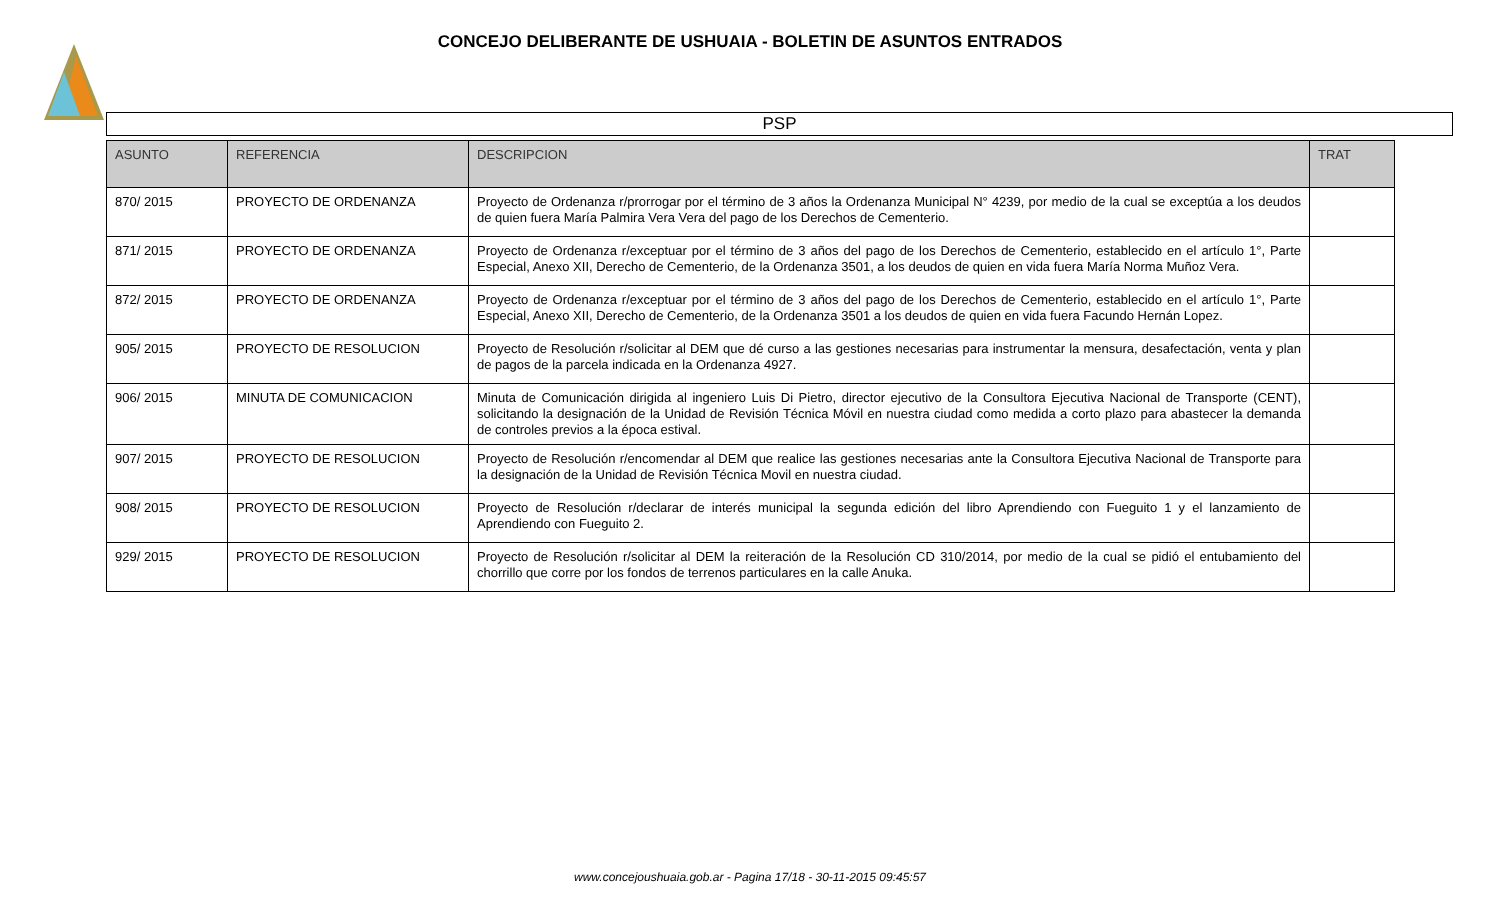CONCEJO DELIBERANTE DE USHUAIA - BOLETIN DE ASUNTOS ENTRADOS
PSP
| ASUNTO | REFERENCIA | DESCRIPCION | TRAT |
| --- | --- | --- | --- |
| 870/ 2015 | PROYECTO DE ORDENANZA | Proyecto de Ordenanza r/prorrogar por el término de 3 años la Ordenanza Municipal N° 4239, por medio de la cual se exceptúa a los deudos de quien fuera María Palmira Vera Vera del pago de los Derechos de Cementerio. | |
| 871/ 2015 | PROYECTO DE ORDENANZA | Proyecto de Ordenanza r/exceptuar por el término de 3 años del pago de los Derechos de Cementerio, establecido en el artículo 1°, Parte Especial, Anexo XII, Derecho de Cementerio, de la Ordenanza 3501, a los deudos de quien en vida fuera María Norma Muñoz Vera. | |
| 872/ 2015 | PROYECTO DE ORDENANZA | Proyecto de Ordenanza r/exceptuar por el término de 3 años del pago de los Derechos de Cementerio, establecido en el artículo 1°, Parte Especial, Anexo XII, Derecho de Cementerio, de la Ordenanza 3501 a los deudos de quien en vida fuera Facundo Hernán Lopez. | |
| 905/ 2015 | PROYECTO DE RESOLUCION | Proyecto de Resolución r/solicitar al DEM que dé curso a las gestiones necesarias para instrumentar la mensura, desafectación, venta y plan de pagos de la parcela indicada en la Ordenanza 4927. | |
| 906/ 2015 | MINUTA DE COMUNICACION | Minuta de Comunicación dirigida al ingeniero Luis Di Pietro, director ejecutivo de la Consultora Ejecutiva Nacional de Transporte (CENT), solicitando la designación de la Unidad de Revisión Técnica Móvil en nuestra ciudad como medida a corto plazo para abastecer la demanda de controles previos a la época estival. | |
| 907/ 2015 | PROYECTO DE RESOLUCION | Proyecto de Resolución r/encomendar al DEM que realice las gestiones necesarias ante la Consultora Ejecutiva Nacional de Transporte para la designación de la Unidad de Revisión Técnica Movil en nuestra ciudad. | |
| 908/ 2015 | PROYECTO DE RESOLUCION | Proyecto de Resolución r/declarar de interés municipal la segunda edición del libro Aprendiendo con Fueguito 1 y el lanzamiento de Aprendiendo con Fueguito 2. | |
| 929/ 2015 | PROYECTO DE RESOLUCION | Proyecto de Resolución r/solicitar al DEM la reiteración de la Resolución CD 310/2014, por medio de la cual se pidió el entubamiento del chorrillo que corre por los fondos de terrenos particulares en la calle Anuka. | |
www.concejoushuaia.gob.ar - Pagina 17/18 - 30-11-2015 09:45:57